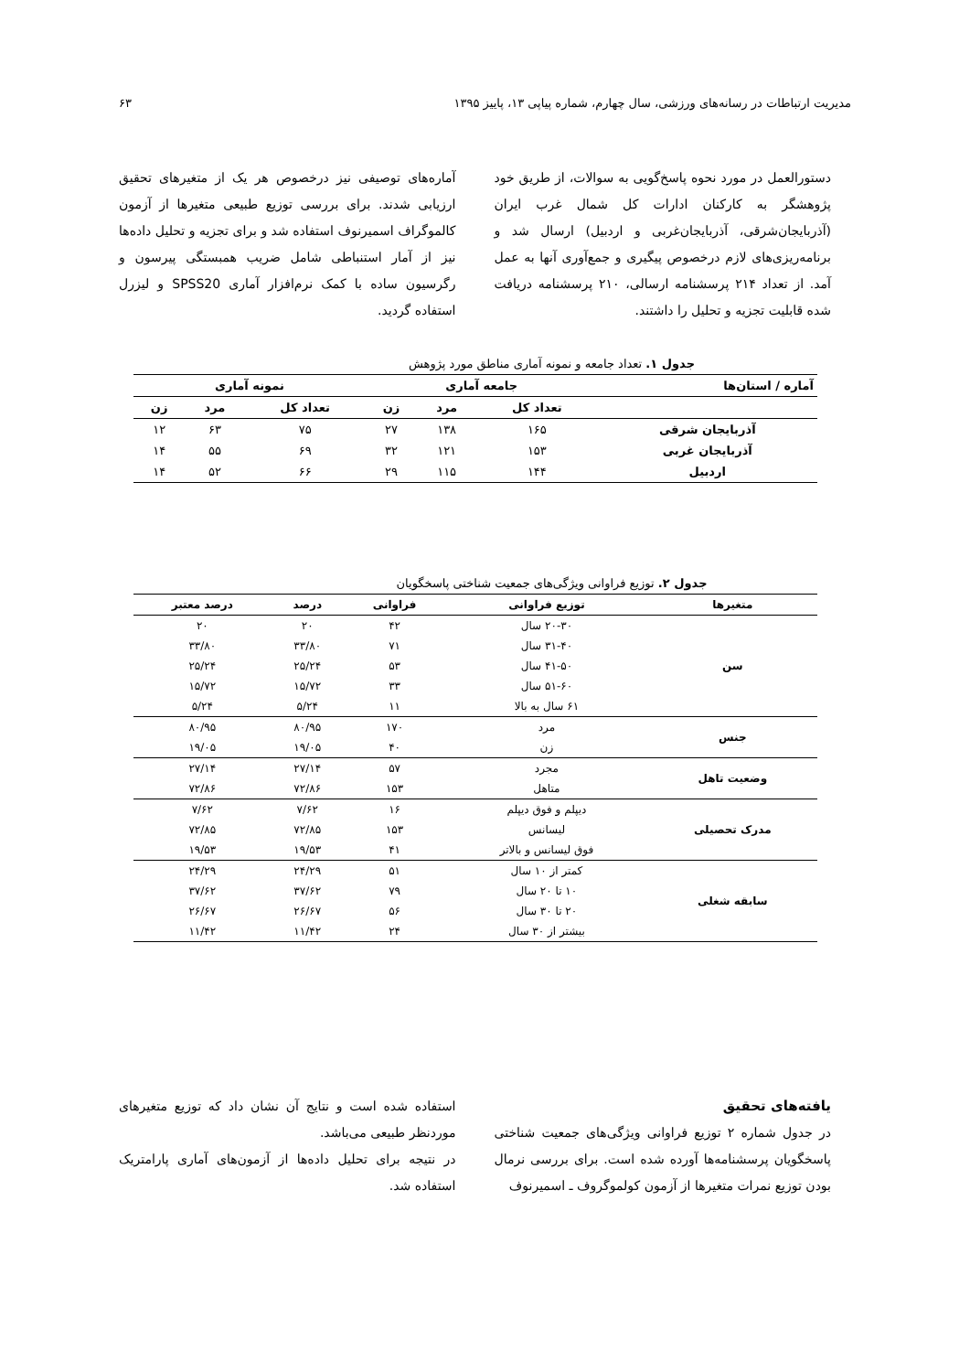مدیریت ارتباطات در رسانه‌های ورزشی، سال چهارم، شماره پیاپی ۱۳، پاییز ۱۳۹۵ ۶۳
دستورالعمل در مورد نحوه پاسخ‌گویی به سوالات، از طریق خود پژوهشگر به کارکنان ادارات کل شمال غرب ایران (آذربایجان‌شرقی، آذربایجان‌غربی و اردبیل) ارسال شد و برنامه‌ریزی‌های لازم درخصوص پیگیری و جمع‌آوری آنها به عمل آمد. از تعداد ۲۱۴ پرسشنامه ارسالی، ۲۱۰ پرسشنامه دریافت شده قابلیت تجزیه و تحلیل را داشتند.
آماره‌های توصیفی نیز درخصوص هر یک از متغیرهای تحقیق ارزیابی شدند. برای بررسی توزیع طبیعی متغیرها از آزمون کالموگراف اسمیرنوف استفاده شد و برای تجزیه و تحلیل داده‌ها نیز از آمار استنباطی شامل ضریب همبستگی پیرسون و رگرسیون ساده با کمک نرم‌افزار آماری SPSS20 و لیزرل استفاده گردید.
جدول ۱. تعداد جامعه و نمونه آماری مناطق مورد پژوهش
| آماره / استان‌ها | جامعه آماری | | | نمونه آماری | | |
| --- | --- | --- | --- | --- | --- | --- |
| | تعداد کل | مرد | زن | تعداد کل | مرد | زن |
| آذربایجان شرقی | ۱۶۵ | ۱۳۸ | ۲۷ | ۷۵ | ۶۳ | ۱۲ |
| آذربایجان غربی | ۱۵۳ | ۱۲۱ | ۳۲ | ۶۹ | ۵۵ | ۱۴ |
| اردبیل | ۱۴۴ | ۱۱۵ | ۲۹ | ۶۶ | ۵۲ | ۱۴ |
جدول ۲. توزیع فراوانی ویژگی‌های جمعیت شناختی پاسخگویان
| متغیرها | توزیع فراوانی | فراوانی | درصد | درصد معتبر |
| --- | --- | --- | --- | --- |
| سن | ۲۰-۳۰ سال | ۴۲ | ۲۰ | ۲۰ |
| | ۳۱-۴۰ سال | ۷۱ | ۳۳/۸۰ | ۳۳/۸۰ |
| | ۴۱-۵۰ سال | ۵۳ | ۲۵/۲۴ | ۲۵/۲۴ |
| | ۵۱-۶۰ سال | ۳۳ | ۱۵/۷۲ | ۱۵/۷۲ |
| | ۶۱ سال به بالا | ۱۱ | ۵/۲۴ | ۵/۲۴ |
| جنس | مرد | ۱۷۰ | ۸۰/۹۵ | ۸۰/۹۵ |
| | زن | ۴۰ | ۱۹/۰۵ | ۱۹/۰۵ |
| وضعیت تاهل | مجرد | ۵۷ | ۲۷/۱۴ | ۲۷/۱۴ |
| | متاهل | ۱۵۳ | ۷۲/۸۶ | ۷۲/۸۶ |
| مدرک تحصیلی | دیپلم و فوق دیپلم | ۱۶ | ۷/۶۲ | ۷/۶۲ |
| | لیسانس | ۱۵۳ | ۷۲/۸۵ | ۷۲/۸۵ |
| | فوق لیسانس و بالاتر | ۴۱ | ۱۹/۵۳ | ۱۹/۵۳ |
| سابقه شغلی | کمتر از ۱۰ سال | ۵۱ | ۲۴/۲۹ | ۲۴/۲۹ |
| | ۱۰ تا ۲۰ سال | ۷۹ | ۳۷/۶۲ | ۳۷/۶۲ |
| | ۲۰ تا ۳۰ سال | ۵۶ | ۲۶/۶۷ | ۲۶/۶۷ |
| | بیشتر از ۳۰ سال | ۲۴ | ۱۱/۴۲ | ۱۱/۴۲ |
یافته‌های تحقیق
در جدول شماره ۲ توزیع فراوانی ویژگی‌های جمعیت شناختی پاسخگویان پرسشنامه‌ها آورده شده است. برای بررسی نرمال بودن توزیع نمرات متغیرها از آزمون کولموگروف ـ اسمیرنوف
استفاده شده است و نتایج آن نشان داد که توزیع متغیرهای موردنظر طبیعی می‌باشد.
در نتیجه برای تحلیل داده‌ها از آزمون‌های آماری پارامتریک استفاده شد.